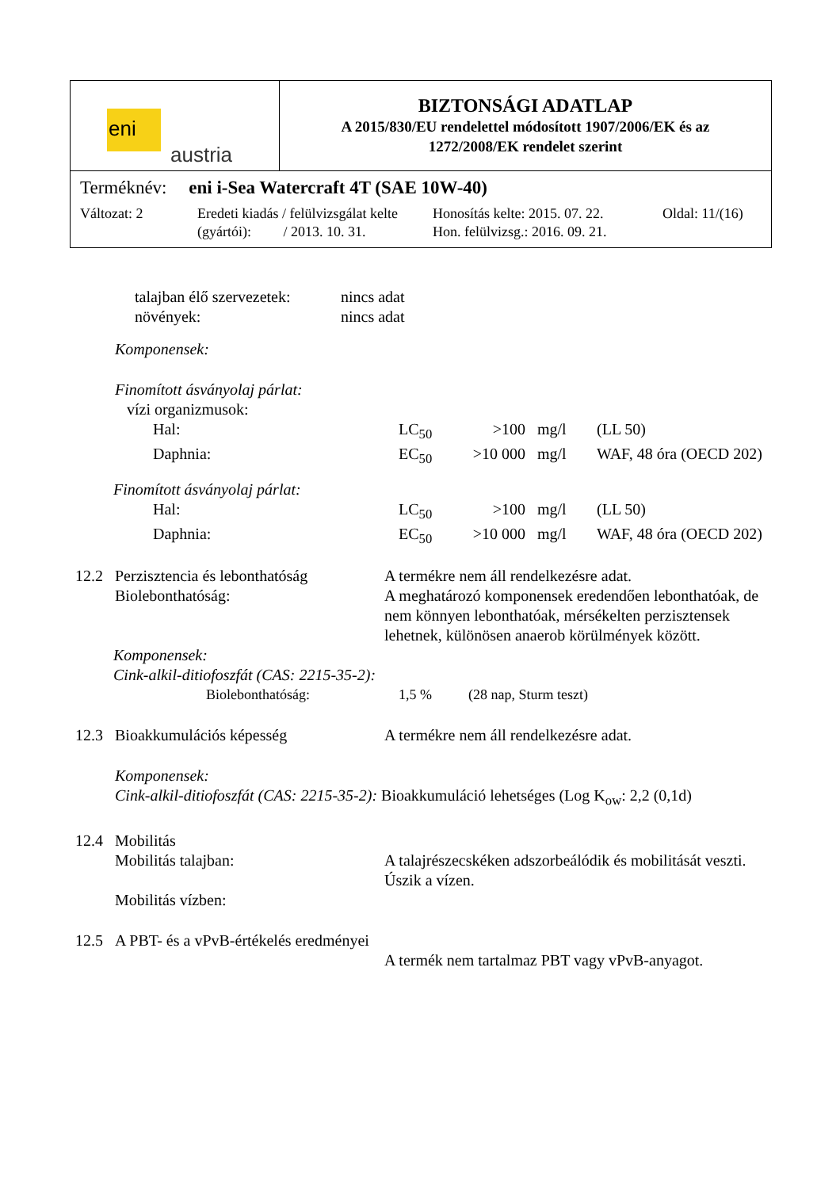eni
austria
BIZTONSÁGI ADATLAP
A 2015/830/EU rendelettel módosított 1907/2006/EK és az
1272/2008/EK rendelet szerint
Terméknév: eni i-Sea Watercraft 4T (SAE 10W-40)
Változat: 2 Eredeti kiadás / felülvizsgálat kelte
(gyártói): / 2013. 10. 31.
Honosítás kelte: 2015. 07. 22.
Hon. felülvizsg.: 2016. 09. 21.
Oldal: 11/(16)
| talajban élő szervezetek: | nincs adat |
| növények: | nincs adat |
Komponensek:
Finomított ásványolaj párlat:
vízi organizmusok:
| Hal: | LC<sub>50</sub> | >100 | mg/l | (LL 50) |
| Daphnia: | EC<sub>50</sub> | >10 000 | mg/l | WAF, 48 óra (OECD 202) |
Finomított ásványolaj párlat:
| Hal: | LC<sub>50</sub> | >100 | mg/l | (LL 50) |
| Daphnia: | EC<sub>50</sub> | >10 000 | mg/l | WAF, 48 óra (OECD 202) |
| 12.2 | Perzisztencia és lebonthatóság Biolebonthatóság: | A termékre nem áll rendelkezésre adat. A meghatározó komponensek eredendően lebonthatóak, de nem könnyen lebonthatóak, mérsékelten perzisztensek lehetnek, különösen anaerob körülmények között. |
Komponensek:
Cink-alkil-ditiofoszfát (CAS: 2215-35-2):
| Biolebonthatóság: | 1,5 % | (28 nap, Sturm teszt) |
| 12.3 | Bioakkumulációs képesség | A termékre nem áll rendelkezésre adat. |
Komponensek:
Cink-alkil-ditiofoszfát (CAS: 2215-35-2): Bioakkumuláció lehetséges (Log K<sub>ow</sub>: 2,2 (0,1d)
| 12.4 | Mobilitás Mobilitás talajban: Mobilitás vízben: | A talajrészecskéken adszorbeálódik és mobilitását veszti. Úszik a vízen. |
| 12.5 | A PBT- és a vPvB-értékelés eredményei | A termék nem tartalmaz PBT vagy vPvB-anyagot. |